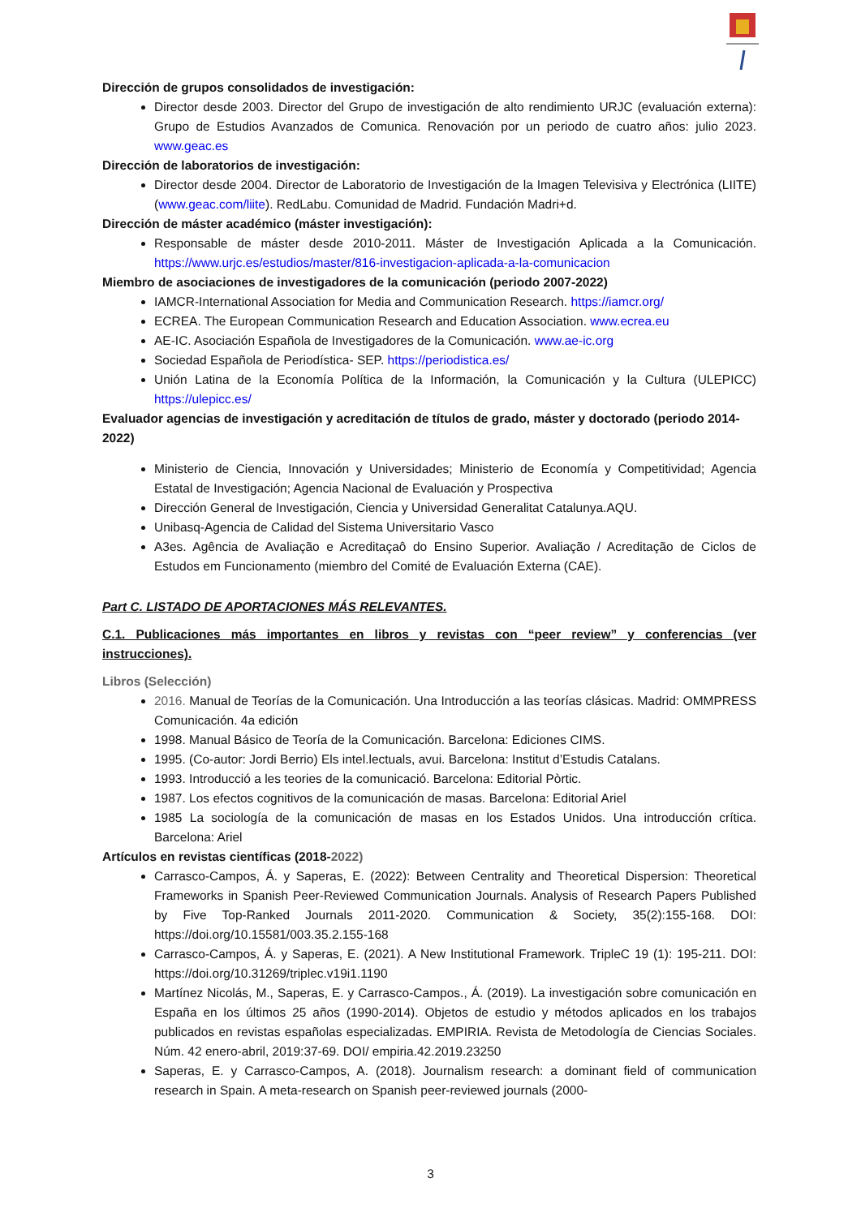Dirección de grupos consolidados de investigación:
Director desde 2003. Director del Grupo de investigación de alto rendimiento URJC (evaluación externa): Grupo de Estudios Avanzados de Comunica. Renovación por un periodo de cuatro años: julio 2023. www.geac.es
Dirección de laboratorios de investigación:
Director desde 2004. Director de Laboratorio de Investigación de la Imagen Televisiva y Electrónica (LIITE) (www.geac.com/liite). RedLabu. Comunidad de Madrid. Fundación Madri+d.
Dirección de máster académico (máster investigación):
Responsable de máster desde 2010-2011. Máster de Investigación Aplicada a la Comunicación. https://www.urjc.es/estudios/master/816-investigacion-aplicada-a-la-comunicacion
Miembro de asociaciones de investigadores de la comunicación (periodo 2007-2022)
IAMCR-International Association for Media and Communication Research. https://iamcr.org/
ECREA. The European Communication Research and Education Association. www.ecrea.eu
AE-IC. Asociación Española de Investigadores de la Comunicación. www.ae-ic.org
Sociedad Española de Periodística- SEP. https://periodistica.es/
Unión Latina de la Economía Política de la Información, la Comunicación y la Cultura (ULEPICC) https://ulepicc.es/
Evaluador agencias de investigación y acreditación de títulos de grado, máster y doctorado (periodo 2014-2022)
Ministerio de Ciencia, Innovación y Universidades; Ministerio de Economía y Competitividad; Agencia Estatal de Investigación; Agencia Nacional de Evaluación y Prospectiva
Dirección General de Investigación, Ciencia y Universidad Generalitat Catalunya.AQU.
Unibasq-Agencia de Calidad del Sistema Universitario Vasco
A3es. Agência de Avaliação e Acreditaçaô do Ensino Superior. Avaliação / Acreditação de Ciclos de Estudos em Funcionamento (miembro del Comité de Evaluación Externa (CAE).
Part C. LISTADO DE APORTACIONES MÁS RELEVANTES.
C.1. Publicaciones más importantes en libros y revistas con “peer review” y conferencias (ver instrucciones).
Libros (Selección)
2016. Manual de Teorías de la Comunicación. Una Introducción a las teorías clásicas. Madrid: OMMPRESS Comunicación. 4a edición
1998. Manual Básico de Teoría de la Comunicación. Barcelona: Ediciones CIMS.
1995. (Co-autor: Jordi Berrio) Els intel.lectuals, avui. Barcelona: Institut d’Estudis Catalans.
1993. Introducció a les teories de la comunicació. Barcelona: Editorial Pòrtic.
1987. Los efectos cognitivos de la comunicación de masas. Barcelona: Editorial Ariel
1985 La sociología de la comunicación de masas en los Estados Unidos. Una introducción crítica. Barcelona: Ariel
Artículos en revistas científicas (2018-2022)
Carrasco-Campos, Á. y Saperas, E. (2022): Between Centrality and Theoretical Dispersion: Theoretical Frameworks in Spanish Peer-Reviewed Communication Journals. Analysis of Research Papers Published by Five Top-Ranked Journals 2011-2020. Communication & Society, 35(2):155-168. DOI: https://doi.org/10.15581/003.35.2.155-168
Carrasco-Campos, Á. y Saperas, E. (2021). A New Institutional Framework. TripleC 19 (1): 195-211. DOI: https://doi.org/10.31269/triplec.v19i1.1190
Martínez Nicolás, M., Saperas, E. y Carrasco-Campos., Á. (2019). La investigación sobre comunicación en España en los últimos 25 años (1990-2014). Objetos de estudio y métodos aplicados en los trabajos publicados en revistas españolas especializadas. EMPIRIA. Revista de Metodología de Ciencias Sociales. Núm. 42 enero-abril, 2019:37-69. DOI/ empiria.42.2019.23250
Saperas, E. y Carrasco-Campos, A. (2018). Journalism research: a dominant field of communication research in Spain. A meta-research on Spanish peer-reviewed journals (2000-
3